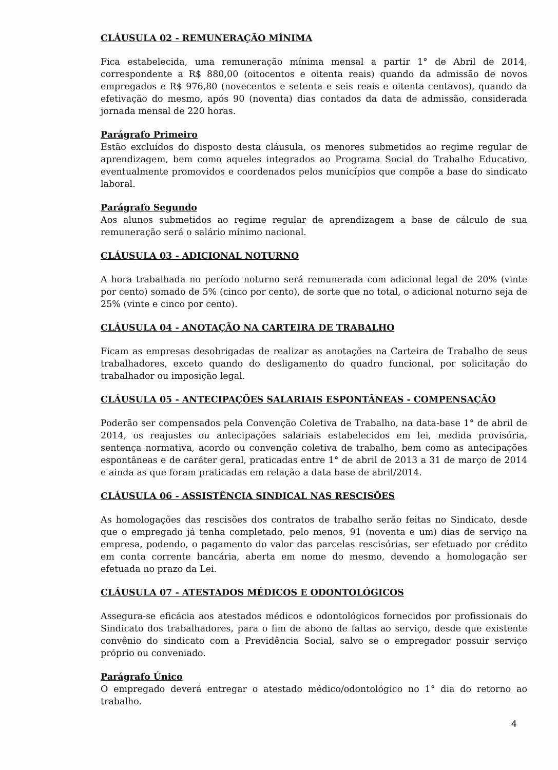CLÁUSULA 02 - REMUNERAÇÃO MÍNIMA
Fica estabelecida, uma remuneração mínima mensal a partir 1° de Abril de 2014, correspondente a R$ 880,00 (oitocentos e oitenta reais) quando da admissão de novos empregados e R$ 976,80 (novecentos e setenta e seis reais e oitenta centavos), quando da efetivação do mesmo, após 90 (noventa) dias contados da data de admissão, considerada jornada mensal de 220 horas.
Parágrafo Primeiro
Estão excluídos do disposto desta cláusula, os menores submetidos ao regime regular de aprendizagem, bem como aqueles integrados ao Programa Social do Trabalho Educativo, eventualmente promovidos e coordenados pelos municípios que compõe a base do sindicato laboral.
Parágrafo Segundo
Aos alunos submetidos ao regime regular de aprendizagem a base de cálculo de sua remuneração será o salário mínimo nacional.
CLÁUSULA 03 - ADICIONAL NOTURNO
A hora trabalhada no período noturno será remunerada com adicional legal de 20% (vinte por cento) somado de 5% (cinco por cento), de sorte que no total, o adicional noturno seja de 25% (vinte e cinco por cento).
CLÁUSULA 04 - ANOTAÇÃO NA CARTEIRA DE TRABALHO
Ficam as empresas desobrigadas de realizar as anotações na Carteira de Trabalho de seus trabalhadores, exceto quando do desligamento do quadro funcional, por solicitação do trabalhador ou imposição legal.
CLÁUSULA 05 - ANTECIPAÇÕES SALARIAIS ESPONTÂNEAS - COMPENSAÇÃO
Poderão ser compensados pela Convenção Coletiva de Trabalho, na data-base 1° de abril de 2014, os reajustes ou antecipações salariais estabelecidos em lei, medida provisória, sentença normativa, acordo ou convenção coletiva de trabalho, bem como as antecipações espontâneas e de caráter geral, praticadas entre 1° de abril de 2013 a 31 de março de 2014 e ainda as que foram praticadas em relação a data base de abril/2014.
CLÁUSULA 06 - ASSISTÊNCIA SINDICAL NAS RESCISÕES
As homologações das rescisões dos contratos de trabalho serão feitas no Sindicato, desde que o empregado já tenha completado, pelo menos, 91 (noventa e um) dias de serviço na empresa, podendo, o pagamento do valor das parcelas rescisórias, ser efetuado por crédito em conta corrente bancária, aberta em nome do mesmo, devendo a homologação ser efetuada no prazo da Lei.
CLÁUSULA 07 - ATESTADOS MÉDICOS E ODONTOLÓGICOS
Assegura-se eficácia aos atestados médicos e odontológicos fornecidos por profissionais do Sindicato dos trabalhadores, para o fim de abono de faltas ao serviço, desde que existente convênio do sindicato com a Previdência Social, salvo se o empregador possuir serviço próprio ou conveniado.
Parágrafo Único
O empregado deverá entregar o atestado médico/odontológico no 1° dia do retorno ao trabalho.
4